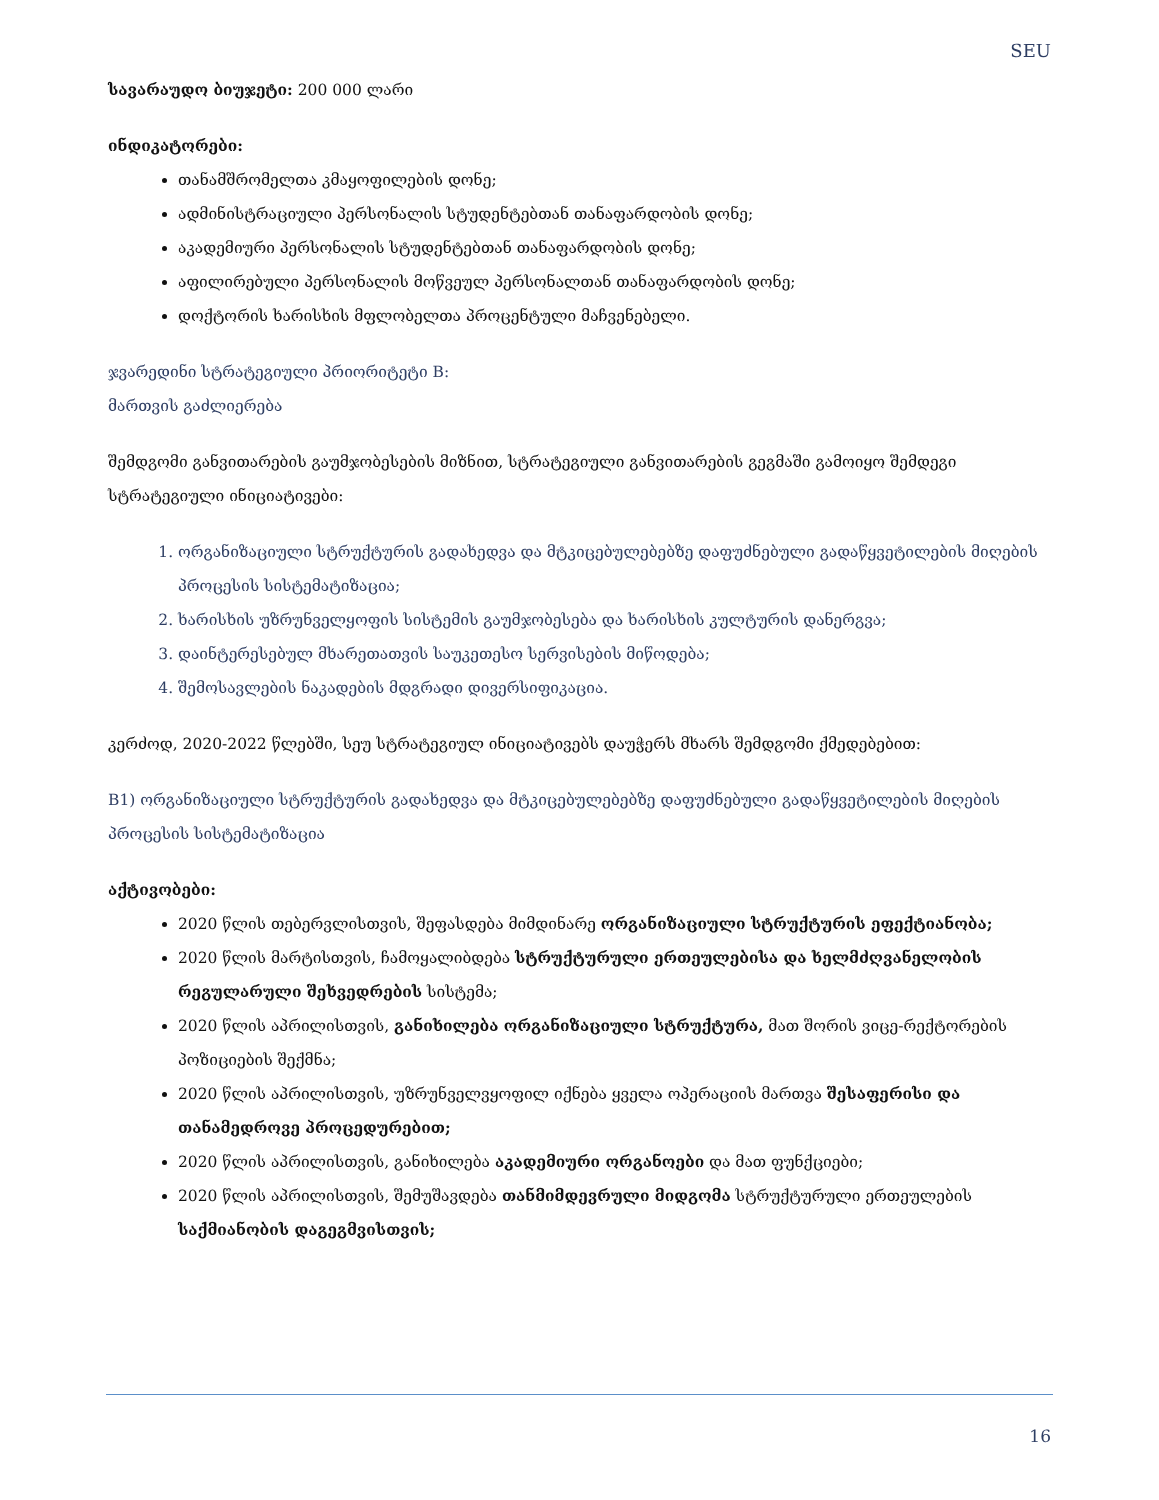SEU
სავარაუდო ბიუჯეტი: 200 000 ლარი
ინდიკატორები:
თანამშრომელთა კმაყოფილების დონე;
ადმინისტრაციული პერსონალის სტუდენტებთან თანაფარდობის დონე;
აკადემიური პერსონალის სტუდენტებთან თანაფარდობის დონე;
აფილირებული პერსონალის მოწვეულ პერსონალთან თანაფარდობის დონე;
დოქტორის ხარისხის მფლობელთა პროცენტული მაჩვენებელი.
ჯვარედინი სტრატეგიული პრიორიტეტი B:
მართვის გაძლიერება
შემდგომი განვითარების გაუმჯობესების მიზნით, სტრატეგიული განვითარების გეგმაში გამოიყო შემდეგი სტრატეგიული ინიციატივები:
1. ორგანიზაციული სტრუქტურის გადახედვა და მტკიცებულებებზე დაფუძნებული გადაწყვეტილების მიღების პროცესის სისტემატიზაცია;
2. ხარისხის უზრუნველყოფის სისტემის გაუმჯობესება და ხარისხის კულტურის დანერგვა;
3. დაინტერესებულ მხარეთათვის საუკეთესო სერვისების მიწოდება;
4. შემოსავლების ნაკადების მდგრადი დივერსიფიკაცია.
კერძოდ, 2020-2022 წლებში, სეუ სტრატეგიულ ინიციატივებს დაუჭერს მხარს შემდგომი ქმედებებით:
B1) ორგანიზაციული სტრუქტურის გადახედვა და მტკიცებულებებზე დაფუძნებული გადაწყვეტილების მიღების პროცესის სისტემატიზაცია
აქტივობები:
2020 წლის თებერვლისთვის, შეფასდება მიმდინარე ორგანიზაციული სტრუქტურის ეფექტიანობა;
2020 წლის მარტისთვის, ჩამოყალიბდება სტრუქტურული ერთეულებისა და ხელმძღვანელობის რეგულარული შეხვედრების სისტემა;
2020 წლის აპრილისთვის, განიხილება ორგანიზაციული სტრუქტურა, მათ შორის ვიცე-რექტორების პოზიციების შექმნა;
2020 წლის აპრილისთვის, უზრუნველვყოფილ იქნება ყველა ოპერაციის მართვა შესაფერისი და თანამედროვე პროცედურებით;
2020 წლის აპრილისთვის, განიხილება აკადემიური ორგანოები და მათ ფუნქციები;
2020 წლის აპრილისთვის, შემუშავდება თანმიმდევრული მიდგომა სტრუქტურული ერთეულების საქმიანობის დაგეგმვისთვის;
16